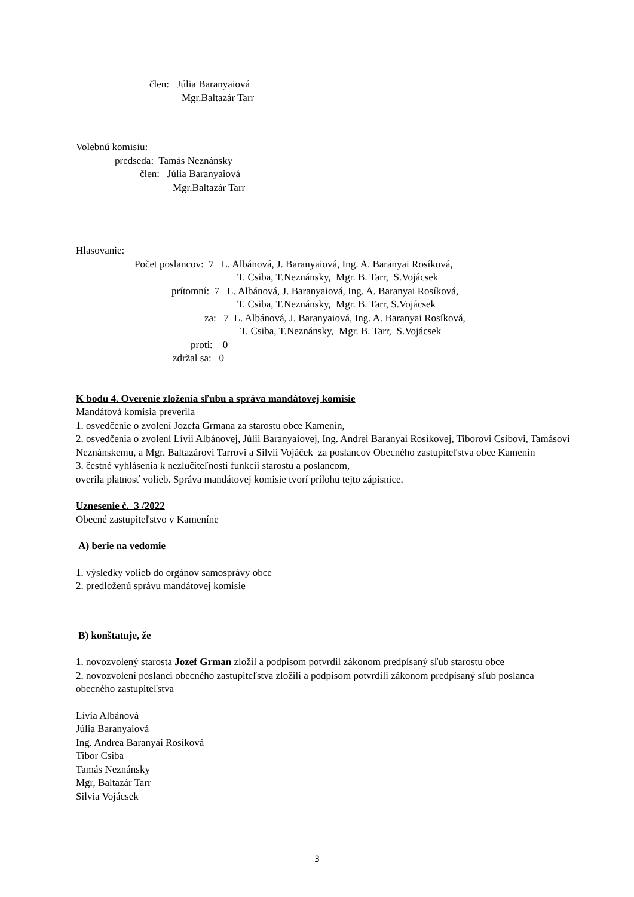člen: Júlia Baranyaiová
Mgr.Baltazár Tarr
Volebnú komisiu:
predseda: Tamás Neznánsky
člen: Júlia Baranyaiová
Mgr.Baltazár Tarr
Hlasovanie:
Počet poslancov: 7 L. Albánová, J. Baranyaiová, Ing. A. Baranyai Rosíková,
T. Csiba, T.Neznánsky, Mgr. B. Tarr, S.Vojácsek
prítomní: 7 L. Albánová, J. Baranyaiová, Ing. A. Baranyai Rosíková,
T. Csiba, T.Neznánsky, Mgr. B. Tarr, S.Vojácsek
za: 7 L. Albánová, J. Baranyaiová, Ing. A. Baranyai Rosíková,
T. Csiba, T.Neznánsky, Mgr. B. Tarr, S.Vojácsek
proti: 0
zdržal sa: 0
K bodu 4. Overenie zloženia sľubu a správa mandátovej komisie
Mandátová komisia preverila
1. osvedčenie o zvolení Jozefa Grmana za starostu obce Kamenín,
2. osvedčenia o zvolení Lívii Albánovej, Júlii Baranyaiovej, Ing. Andrei Baranyai Rosíkovej, Tiborovi Csibovi, Tamásovi Neznánskemu, a Mgr. Baltazárovi Tarrovi a Silvii Vojáček za poslancov Obecného zastupiteľstva obce Kamenín
3. čestné vyhlásenia k nezlučiteľnosti funkcii starostu a poslancom,
overila platnosť volieb. Správa mandátovej komisie tvorí prílohu tejto zápisnice.
Uznesenie č. 3 /2022
Obecné zastupiteľstvo v Kameníne
A) berie na vedomie
1. výsledky volieb do orgánov samosprávy obce
2. predloženú správu mandátovej komisie
B) konštatuje, že
1. novozvolený starosta Jozef Grman zložil a podpisom potvrdil zákonom predpísaný sľub starostu obce
2. novozvolení poslanci obecného zastupiteľstva zložili a podpisom potvrdili zákonom predpísaný sľub poslanca obecného zastupiteľstva
Lívia Albánová
Júlia Baranyaiová
Ing. Andrea Baranyai Rosíková
Tibor Csiba
Tamás Neznánsky
Mgr, Baltazár Tarr
Silvia Vojácsek
3